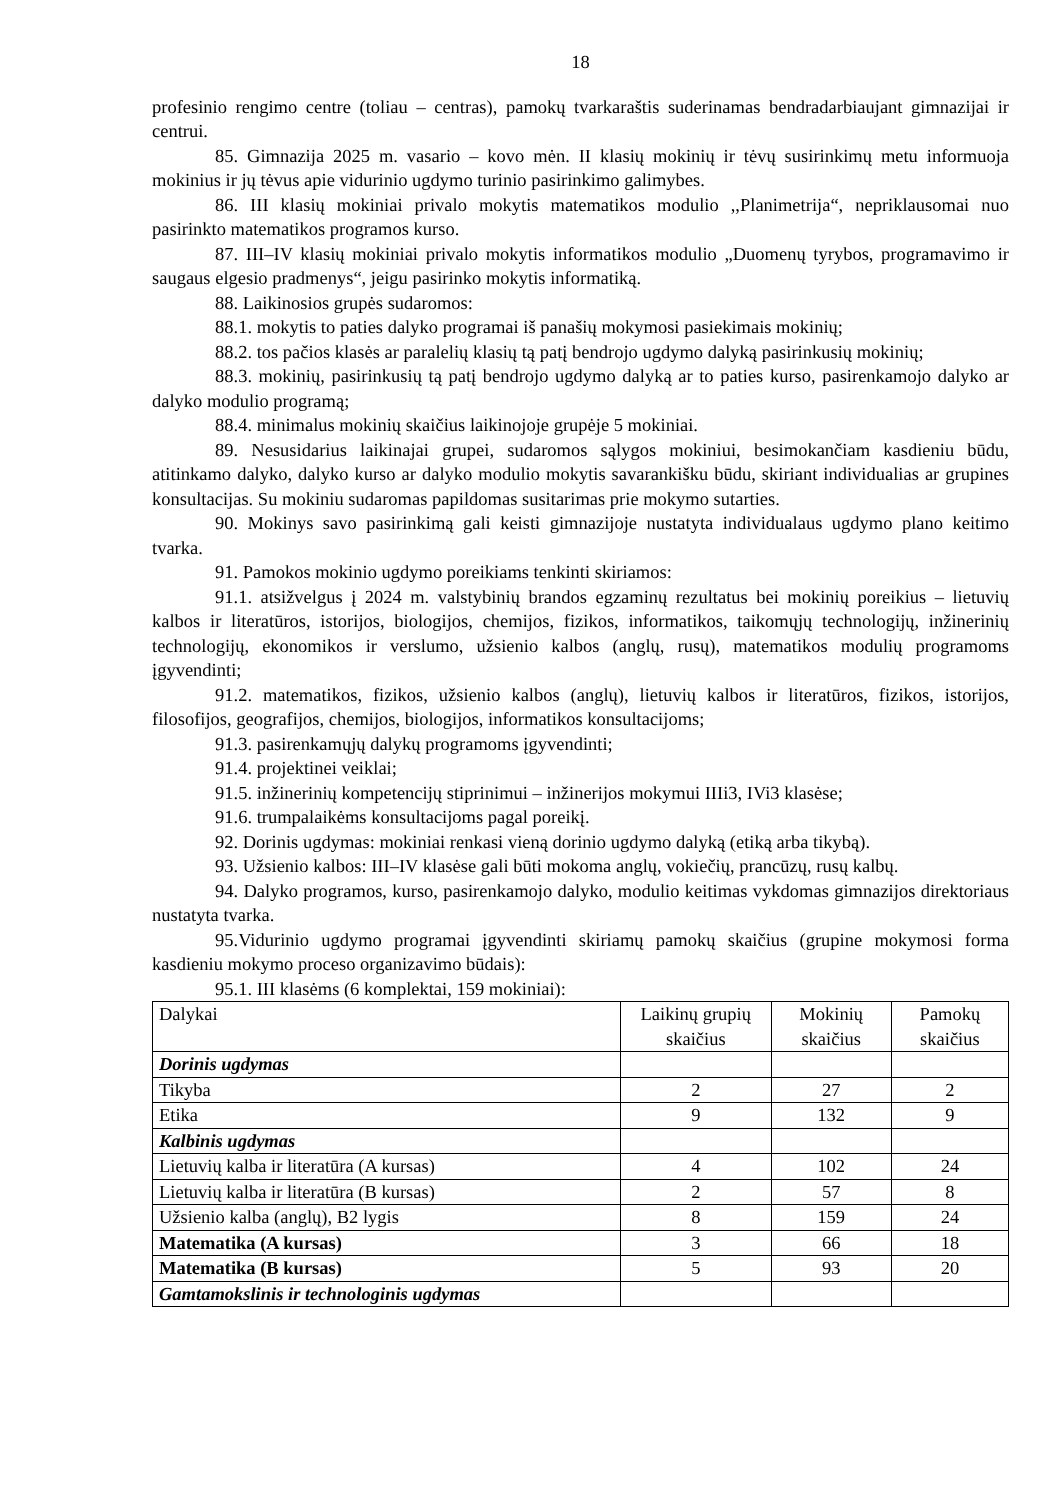18
profesinio rengimo centre (toliau – centras), pamokų tvarkaraštis suderinamas bendradarbiaujant gimnazijai ir centrui.
85. Gimnazija 2025 m. vasario – kovo mėn. II klasių mokinių ir tėvų susirinkimų metu informuoja mokinius ir jų tėvus apie vidurinio ugdymo turinio pasirinkimo galimybes.
86. III klasių mokiniai privalo mokytis matematikos modulio ,,Planimetrija“, nepriklausomai nuo pasirinkto matematikos programos kurso.
87. III–IV klasių mokiniai privalo mokytis informatikos modulio „Duomenų tyrybos, programavimo ir saugaus elgesio pradmenys“, jeigu pasirinko mokytis informatiką.
88. Laikinosios grupės sudaromos:
88.1. mokytis to paties dalyko programai iš panašių mokymosi pasiekimais mokinių;
88.2. tos pačios klasės ar paralelių klasių tą patį bendrojo ugdymo dalyką pasirinkusių mokinių;
88.3. mokinių, pasirinkusių tą patį bendrojo ugdymo dalyką ar to paties kurso, pasirenkamojo dalyko ar dalyko modulio programą;
88.4. minimalus mokinių skaičius laikinojoje grupėje 5 mokiniai.
89. Nesusidarius laikinajai grupei, sudaromos sąlygos mokiniui, besimokančiam kasdieniu būdu, atitinkamo dalyko, dalyko kurso ar dalyko modulio mokytis savarankišku būdu, skiriant individualias ar grupines konsultacijas. Su mokiniu sudaromas papildomas susitarimas prie mokymo sutarties.
90. Mokinys savo pasirinkimą gali keisti gimnazijoje nustatyta individualaus ugdymo plano keitimo tvarka.
91. Pamokos mokinio ugdymo poreikiams tenkinti skiriamos:
91.1. atsižvelgus į 2024 m. valstybinių brandos egzaminų rezultatus bei mokinių poreikius – lietuvių kalbos ir literatūros, istorijos, biologijos, chemijos, fizikos, informatikos, taikomųjų technologijų, inžinerinių technologijų, ekonomikos ir verslumo, užsienio kalbos (anglų, rusų), matematikos modulių programoms įgyvendinti;
91.2. matematikos, fizikos, užsienio kalbos (anglų), lietuvių kalbos ir literatūros, fizikos, istorijos, filosofijos, geografijos, chemijos, biologijos, informatikos konsultacijoms;
91.3. pasirenkamųjų dalykų programoms įgyvendinti;
91.4. projektinei veiklai;
91.5. inžinerinių kompetencijų stiprinimui – inžinerijos mokymui IIIi3, IVi3 klasėse;
91.6. trumpalaikėms konsultacijoms pagal poreikį.
92. Dorinis ugdymas: mokiniai renkasi vieną dorinio ugdymo dalyką (etiką arba tikybą).
93. Užsienio kalbos: III–IV klasėse gali būti mokoma anglų, vokiečių, prancūzų, rusų kalbų.
94. Dalyko programos, kurso, pasirenkamojo dalyko, modulio keitimas vykdomas gimnazijos direktoriaus nustatyta tvarka.
95.Vidurinio ugdymo programai įgyvendinti skiriamų pamokų skaičius (grupine mokymosi forma kasdieniu mokymo proceso organizavimo būdais):
95.1. III klasėms (6 komplektai, 159 mokiniai):
| Dalykai | Laikinų grupių skaičius | Mokinių skaičius | Pamokų skaičius |
| --- | --- | --- | --- |
| Dorinis ugdymas | | | |
| Tikyba | 2 | 27 | 2 |
| Etika | 9 | 132 | 9 |
| Kalbinis ugdymas | | | |
| Lietuvių kalba ir literatūra (A kursas) | 4 | 102 | 24 |
| Lietuvių kalba ir literatūra (B kursas) | 2 | 57 | 8 |
| Užsienio kalba (anglų), B2 lygis | 8 | 159 | 24 |
| Matematika (A kursas) | 3 | 66 | 18 |
| Matematika (B kursas) | 5 | 93 | 20 |
| Gamtamokslinis ir technologinis ugdymas | | | |